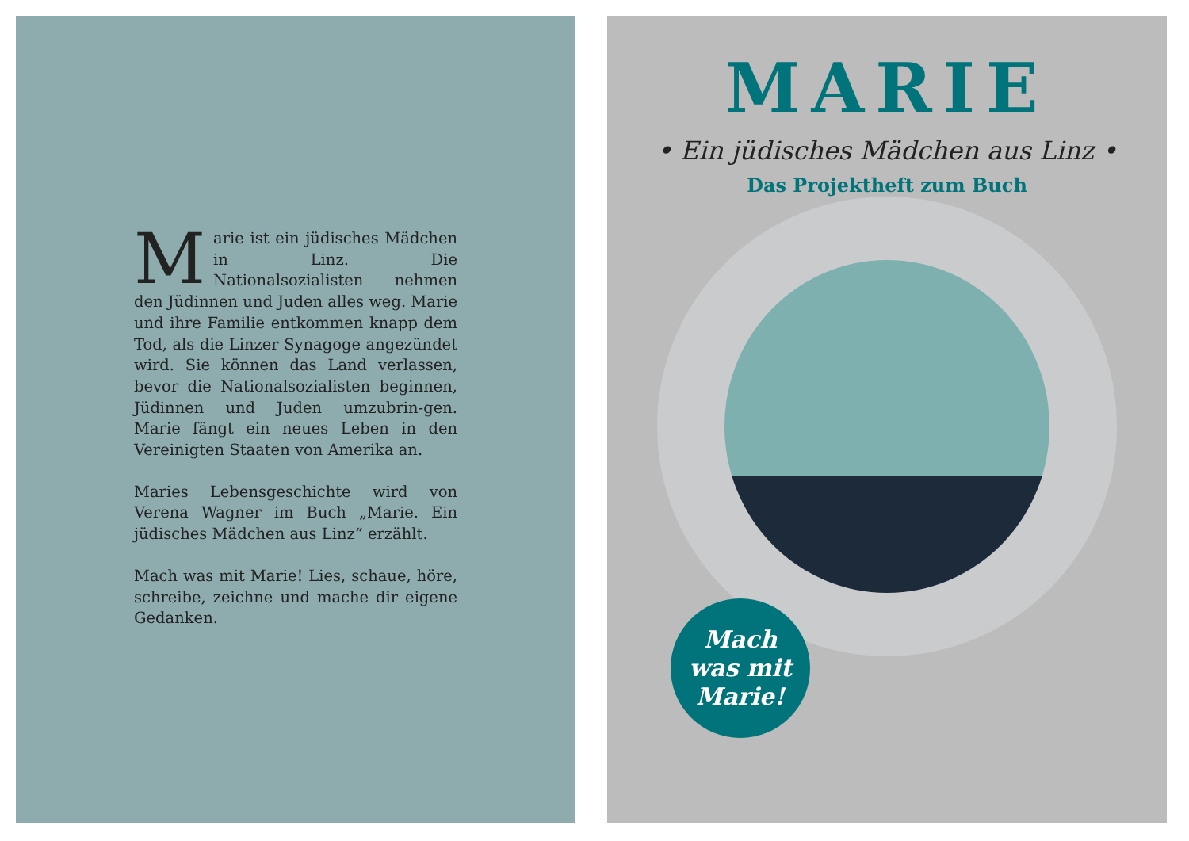Marie ist ein jüdisches Mädchen in Linz. Die Nationalsozialisten nehmen den Jüdinnen und Juden alles weg. Marie und ihre Familie entkommen knapp dem Tod, als die Linzer Synagoge angezündet wird. Sie können das Land verlassen, bevor die Nationalsozialisten beginnen, Jüdinnen und Juden umzubrin-gen. Marie fängt ein neues Leben in den Vereinigten Staaten von Amerika an.
Maries Lebensgeschichte wird von Verena Wagner im Buch „Marie. Ein jüdisches Mädchen aus Linz“ erzählt.
Mach was mit Marie! Lies, schaue, höre, schreibe, zeichne und mache dir eigene Gedanken.
MARIE
• Ein jüdisches Mädchen aus Linz •
Das Projektheft zum Buch
Mach
was mit
Marie!